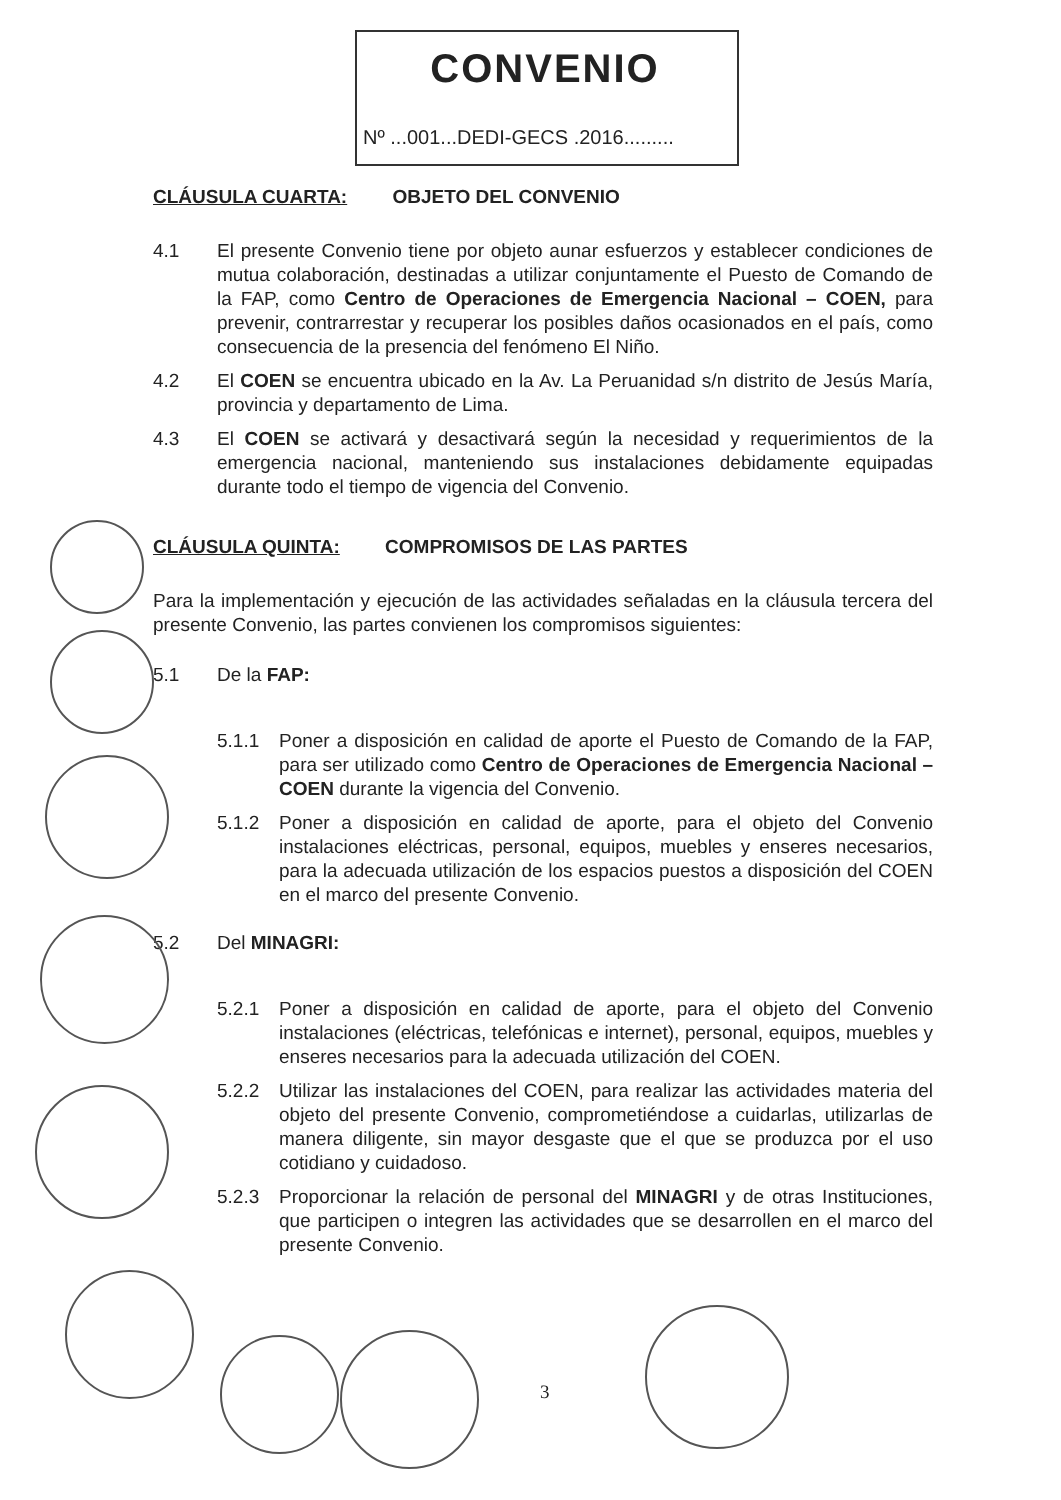CONVENIO
Nº ...001...DEDI-GECS .2016.........
CLÁUSULA CUARTA: OBJETO DEL CONVENIO
4.1 El presente Convenio tiene por objeto aunar esfuerzos y establecer condiciones de mutua colaboración, destinadas a utilizar conjuntamente el Puesto de Comando de la FAP, como Centro de Operaciones de Emergencia Nacional – COEN, para prevenir, contrarrestar y recuperar los posibles daños ocasionados en el país, como consecuencia de la presencia del fenómeno El Niño.
4.2 El COEN se encuentra ubicado en la Av. La Peruanidad s/n distrito de Jesús María, provincia y departamento de Lima.
4.3 El COEN se activará y desactivará según la necesidad y requerimientos de la emergencia nacional, manteniendo sus instalaciones debidamente equipadas durante todo el tiempo de vigencia del Convenio.
CLÁUSULA QUINTA: COMPROMISOS DE LAS PARTES
Para la implementación y ejecución de las actividades señaladas en la cláusula tercera del presente Convenio, las partes convienen los compromisos siguientes:
5.1 De la FAP:
5.1.1 Poner a disposición en calidad de aporte el Puesto de Comando de la FAP, para ser utilizado como Centro de Operaciones de Emergencia Nacional – COEN durante la vigencia del Convenio.
5.1.2 Poner a disposición en calidad de aporte, para el objeto del Convenio instalaciones eléctricas, personal, equipos, muebles y enseres necesarios, para la adecuada utilización de los espacios puestos a disposición del COEN en el marco del presente Convenio.
5.2 Del MINAGRI:
5.2.1 Poner a disposición en calidad de aporte, para el objeto del Convenio instalaciones (eléctricas, telefónicas e internet), personal, equipos, muebles y enseres necesarios para la adecuada utilización del COEN.
5.2.2 Utilizar las instalaciones del COEN, para realizar las actividades materia del objeto del presente Convenio, comprometiéndose a cuidarlas, utilizarlas de manera diligente, sin mayor desgaste que el que se produzca por el uso cotidiano y cuidadoso.
5.2.3 Proporcionar la relación de personal del MINAGRI y de otras Instituciones, que participen o integren las actividades que se desarrollen en el marco del presente Convenio.
3